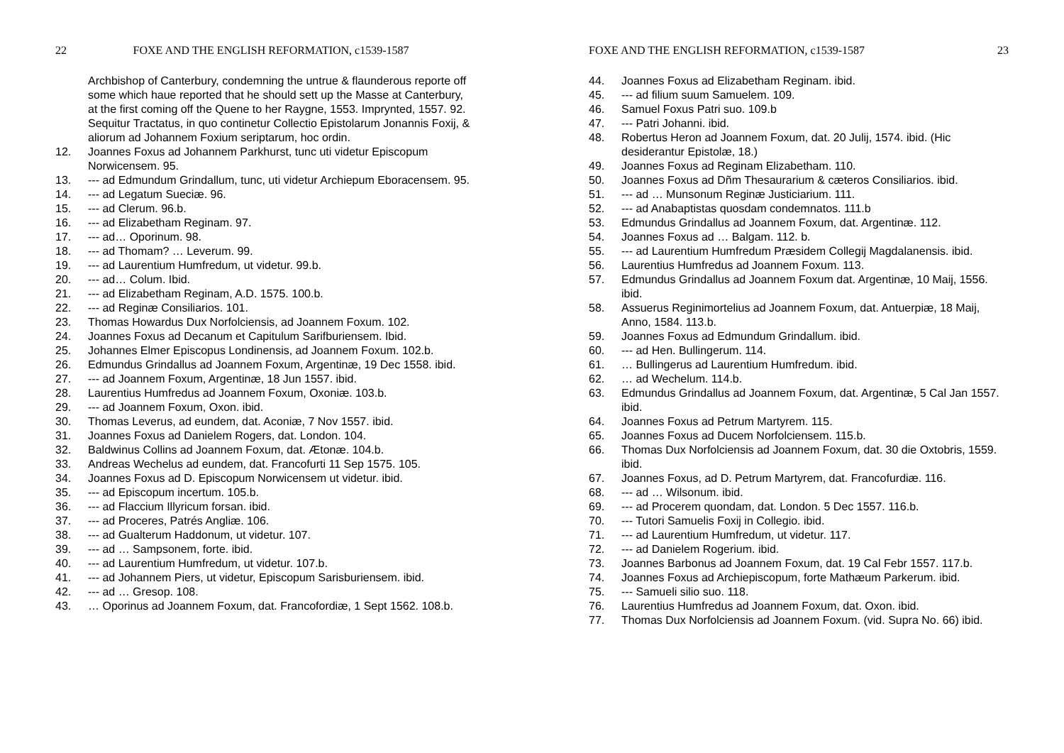22 FOXE AND THE ENGLISH REFORMATION, c1539-1587
Archbishop of Canterbury, condemning the untrue & flaunderous reporte off some which haue reported that he should sett up the Masse at Canterbury, at the first coming off the Quene to her Raygne, 1553. Imprynted, 1557. 92.
Sequitur Tractatus, in quo continetur Collectio Epistolarum Jonannis Foxij, & aliorum ad Johannem Foxium seriptarum, hoc ordin.
12. Joannes Foxus ad Johannem Parkhurst, tunc uti videtur Episcopum Norwicensem. 95.
13. --- ad Edmundum Grindallum, tunc, uti videtur Archiepum Eboracensem. 95.
14. --- ad Legatum Sueciæ. 96.
15. --- ad Clerum. 96.b.
16. --- ad Elizabetham Reginam. 97.
17. --- ad… Oporinum. 98.
18. --- ad Thomam? … Leverum. 99.
19. --- ad Laurentium Humfredum, ut videtur. 99.b.
20. --- ad… Colum. Ibid.
21. --- ad Elizabetham Reginam, A.D. 1575. 100.b.
22. --- ad Reginæ Consiliarios. 101.
23. Thomas Howardus Dux Norfolciensis, ad Joannem Foxum. 102.
24. Joannes Foxus ad Decanum et Capitulum Sarifburiensem. Ibid.
25. Johannes Elmer Episcopus Londinensis, ad Joannem Foxum. 102.b.
26. Edmundus Grindallus ad Joannem Foxum, Argentinæ, 19 Dec 1558. ibid.
27. --- ad Joannem Foxum, Argentinæ, 18 Jun 1557. ibid.
28. Laurentius Humfredus ad Joannem Foxum, Oxoniæ. 103.b.
29. --- ad Joannem Foxum, Oxon. ibid.
30. Thomas Leverus, ad eundem, dat. Aconiæ, 7 Nov 1557. ibid.
31. Joannes Foxus ad Danielem Rogers, dat. London. 104.
32. Baldwinus Collins ad Joannem Foxum, dat. Ætonæ. 104.b.
33. Andreas Wechelus ad eundem, dat. Francofurti 11 Sep 1575. 105.
34. Joannes Foxus ad D. Episcopum Norwicensem ut videtur. ibid.
35. --- ad Episcopum incertum. 105.b.
36. --- ad Flaccium Illyricum forsan. ibid.
37. --- ad Proceres, Patrés Angliæ. 106.
38. --- ad Gualterum Haddonum, ut videtur. 107.
39. --- ad … Sampsonem, forte. ibid.
40. --- ad Laurentium Humfredum, ut videtur. 107.b.
41. --- ad Johannem Piers, ut videtur, Episcopum Sarisburiensem. ibid.
42. --- ad … Gresop. 108.
43. … Oporinus ad Joannem Foxum, dat. Francofordiæ, 1 Sept 1562. 108.b.
FOXE AND THE ENGLISH REFORMATION, c1539-1587 23
44. Joannes Foxus ad Elizabetham Reginam. ibid.
45. --- ad filium suum Samuelem. 109.
46. Samuel Foxus Patri suo. 109.b
47. --- Patri Johanni. ibid.
48. Robertus Heron ad Joannem Foxum, dat. 20 Julij, 1574. ibid. (Hic desiderantur Epistolæ, 18.)
49. Joannes Foxus ad Reginam Elizabetham. 110.
50. Joannes Foxus ad Dñm Thesaurarium & cæteros Consiliarios. ibid.
51. --- ad … Munsonum Reginæ Justiciarium. 111.
52. --- ad Anabaptistas quosdam condemnatos. 111.b
53. Edmundus Grindallus ad Joannem Foxum, dat. Argentinæ. 112.
54. Joannes Foxus ad … Balgam. 112. b.
55. --- ad Laurentium Humfredum Præsidem Collegij Magdalanensis. ibid.
56. Laurentius Humfredus ad Joannem Foxum. 113.
57. Edmundus Grindallus ad Joannem Foxum dat. Argentinæ, 10 Maij, 1556. ibid.
58. Assuerus Reginimortelius ad Joannem Foxum, dat. Antuerpiæ, 18 Maij, Anno, 1584. 113.b.
59. Joannes Foxus ad Edmundum Grindallum. ibid.
60. --- ad Hen. Bullingerum. 114.
61. … Bullingerus ad Laurentium Humfredum. ibid.
62. … ad Wechelum. 114.b.
63. Edmundus Grindallus ad Joannem Foxum, dat. Argentinæ, 5 Cal Jan 1557. ibid.
64. Joannes Foxus ad Petrum Martyrem. 115.
65. Joannes Foxus ad Ducem Norfolciensem. 115.b.
66. Thomas Dux Norfolciensis ad Joannem Foxum, dat. 30 die Oxtobris, 1559. ibid.
67. Joannes Foxus, ad D. Petrum Martyrem, dat. Francofurdiæ. 116.
68. --- ad … Wilsonum. ibid.
69. --- ad Procerem quondam, dat. London. 5 Dec 1557. 116.b.
70. --- Tutori Samuelis Foxij in Collegio. ibid.
71. --- ad Laurentium Humfredum, ut videtur. 117.
72. --- ad Danielem Rogerium. ibid.
73. Joannes Barbonus ad Joannem Foxum, dat. 19 Cal Febr 1557. 117.b.
74. Joannes Foxus ad Archiepiscopum, forte Mathæum Parkerum. ibid.
75. --- Samueli silio suo. 118.
76. Laurentius Humfredus ad Joannem Foxum, dat. Oxon. ibid.
77. Thomas Dux Norfolciensis ad Joannem Foxum. (vid. Supra No. 66) ibid.